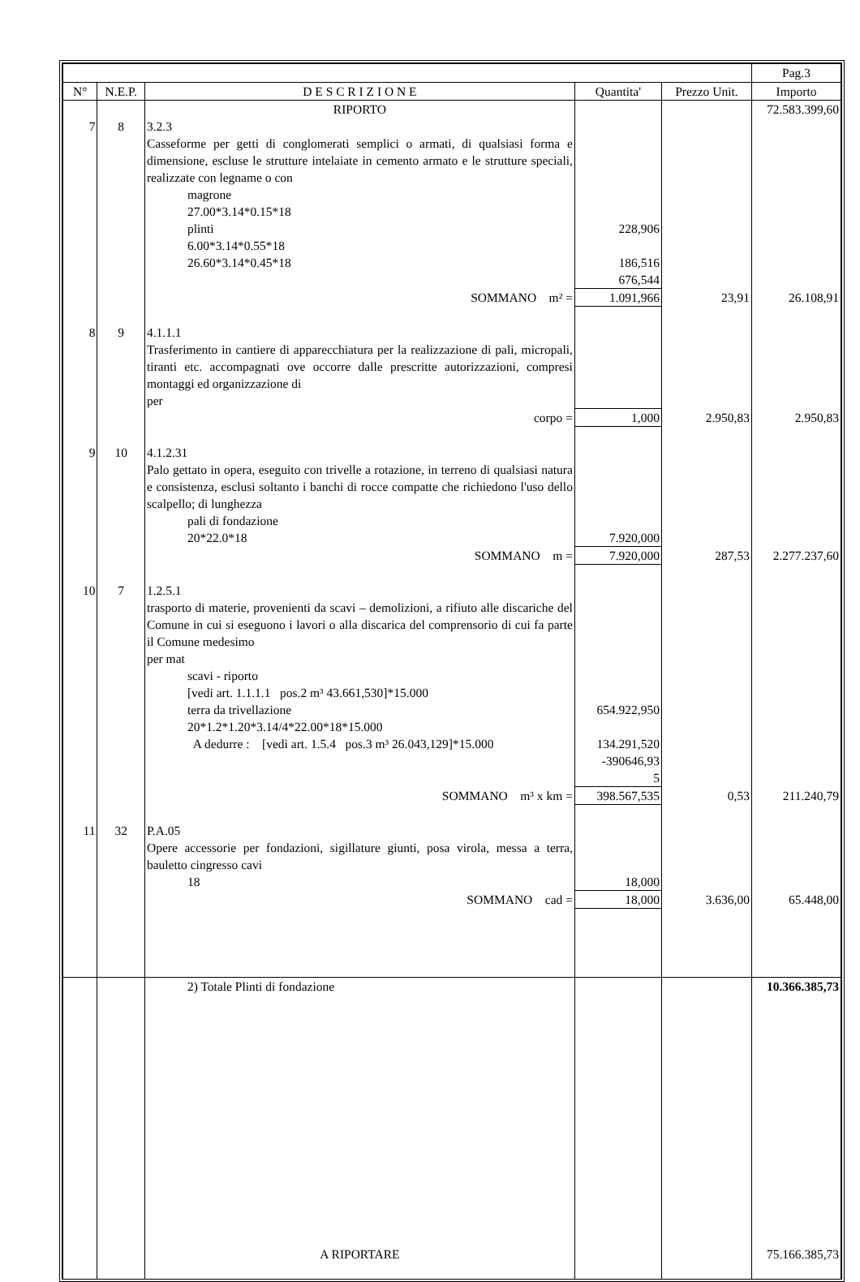| | | | | | Pag.3 |
| --- | --- | --- | --- | --- | --- |
| N° | N.E.P. | D E S C R I Z I O N E | Quantita' | Prezzo Unit. | Importo |
| | | RIPORTO | | | 72.583.399,60 |
| 7 | 8 | 3.2.3 Casseforme per getti di conglomerati semplici o armati, di qualsiasi forma e dimensione, escluse le strutture intelaiate in cemento armato e le strutture speciali, realizzate con legname o con magrone 27.00*3.14*0.15*18 plinti 6.00*3.14*0.55*18 26.60*3.14*0.45*18 | 228,906 186,516 676,544 | | |
| | | SOMMANO m² = | 1.091,966 | 23,91 | 26.108,91 |
| 8 | 9 | 4.1.1.1 Trasferimento in cantiere di apparecchiatura per la realizzazione di pali, micropali, tiranti etc. accompagnati ove occorre dalle prescritte autorizzazioni, compresi montaggi ed organizzazione di per | | | |
| | | corpo = | 1,000 | 2.950,83 | 2.950,83 |
| 9 | 10 | 4.1.2.31 Palo gettato in opera, eseguito con trivelle a rotazione, in terreno di qualsiasi natura e consistenza, esclusi soltanto i banchi di rocce compatte che richiedono l'uso dello scalpello; di lunghezza pali di fondazione 20*22.0*18 | 7.920,000 | | |
| | | SOMMANO m = | 7.920,000 | 287,53 | 2.277.237,60 |
| 10 | 7 | 1.2.5.1 trasporto di materie, provenienti da scavi – demolizioni, a rifiuto alle discariche del Comune in cui si eseguono i lavori o alla discarica del comprensorio di cui fa parte il Comune medesimo per mat scavi - riporto [vedi art. 1.1.1.1 pos.2 m³ 43.661,530]*15.000 terra da trivellazione 20*1.2*1.20*3.14/4*22.00*18*15.000 A dedurre : [vedi art. 1.5.4 pos.3 m³ 26.043,129]*15.000 | 654.922,950 134.291,520 -390646,93 5 | | |
| | | SOMMANO m³ x km = | 398.567,535 | 0,53 | 211.240,79 |
| 11 | 32 | P.A.05 Opere accessorie per fondazioni, sigillature giunti, posa virola, messa a terra, bauletto cingresso cavi 18 | 18,000 | | |
| | | SOMMANO cad = | 18,000 | 3.636,00 | 65.448,00 |
| | | 2) Totale Plinti di fondazione | | | 10.366.385,73 |
| | | A RIPORTARE | | | 75.166.385,73 |